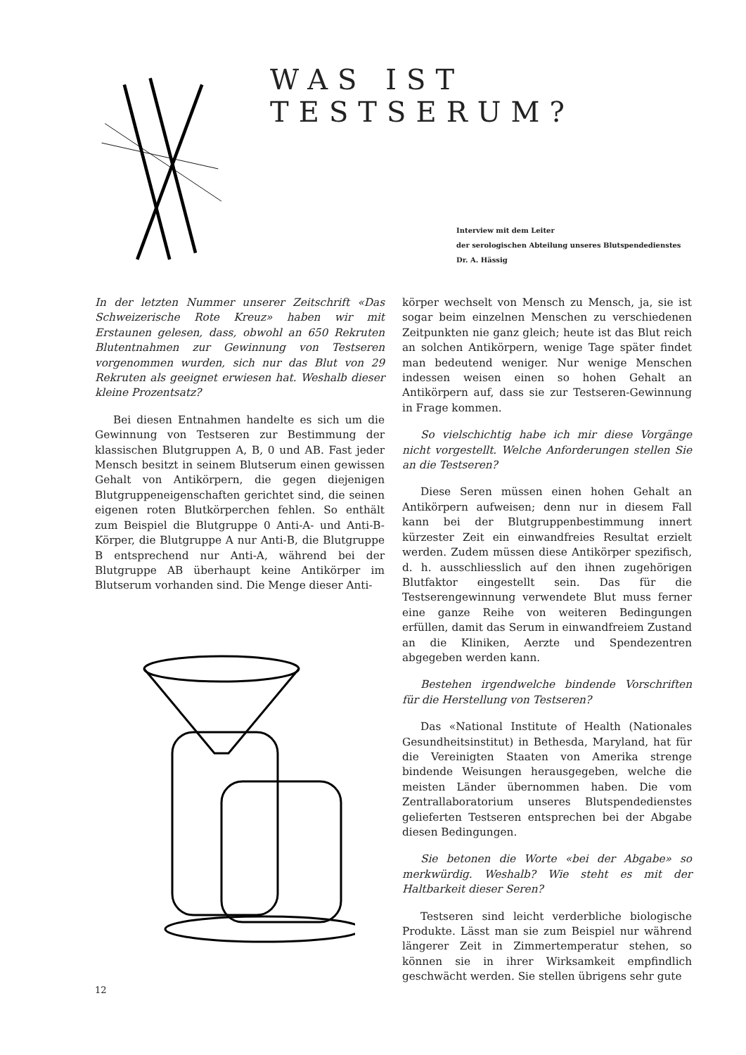WAS IST TESTSERUM?
Interview mit dem Leiter
der serologischen Abteilung unseres Blutspendedienstes
Dr. A. Hässig
In der letzten Nummer unserer Zeitschrift «Das Schweizerische Rote Kreuz» haben wir mit Erstaunen gelesen, dass, obwohl an 650 Rekruten Blutentnahmen zur Gewinnung von Testseren vorgenommen wurden, sich nur das Blut von 29 Rekruten als geeignet erwiesen hat. Weshalb dieser kleine Prozentsatz?
Bei diesen Entnahmen handelte es sich um die Gewinnung von Testseren zur Bestimmung der klassischen Blutgruppen A, B, 0 und AB. Fast jeder Mensch besitzt in seinem Blutserum einen gewissen Gehalt von Antikörpern, die gegen diejenigen Blutgruppeneigenschaften gerichtet sind, die seinen eigenen roten Blutkörperchen fehlen. So enthält zum Beispiel die Blutgruppe 0 Anti-A- und Anti-B-Körper, die Blutgruppe A nur Anti-B, die Blutgruppe B entsprechend nur Anti-A, während bei der Blutgruppe AB überhaupt keine Antikörper im Blutserum vorhanden sind. Die Menge dieser Anti-
körper wechselt von Mensch zu Mensch, ja, sie ist sogar beim einzelnen Menschen zu verschiedenen Zeitpunkten nie ganz gleich; heute ist das Blut reich an solchen Antikörpern, wenige Tage später findet man bedeutend weniger. Nur wenige Menschen indessen weisen einen so hohen Gehalt an Antikörpern auf, dass sie zur Testseren-Gewinnung in Frage kommen.
So vielschichtig habe ich mir diese Vorgänge nicht vorgestellt. Welche Anforderungen stellen Sie an die Testseren?
Diese Seren müssen einen hohen Gehalt an Antikörpern aufweisen; denn nur in diesem Fall kann bei der Blutgruppenbestimmung innert kürzester Zeit ein einwandfreies Resultat erzielt werden. Zudem müssen diese Antikörper spezifisch, d. h. ausschliesslich auf den ihnen zugehörigen Blutfaktor eingestellt sein. Das für die Testserengewinnung verwendete Blut muss ferner eine ganze Reihe von weiteren Bedingungen erfüllen, damit das Serum in einwandfreiem Zustand an die Kliniken, Aerzte und Spendezentren abgegeben werden kann.
Bestehen irgendwelche bindende Vorschriften für die Herstellung von Testseren?
Das «National Institute of Health (Nationales Gesundheitsinstitut) in Bethesda, Maryland, hat für die Vereinigten Staaten von Amerika strenge bindende Weisungen herausgegeben, welche die meisten Länder übernommen haben. Die vom Zentrallaboratorium unseres Blutspendedienstes gelieferten Testseren entsprechen bei der Abgabe diesen Bedingungen.
Sie betonen die Worte «bei der Abgabe» so merkwürdig. Weshalb? Wie steht es mit der Haltbarkeit dieser Seren?
Testseren sind leicht verderbliche biologische Produkte. Lässt man sie zum Beispiel nur während längerer Zeit in Zimmertemperatur stehen, so können sie in ihrer Wirksamkeit empfindlich geschwächt werden. Sie stellen übrigens sehr gute
12